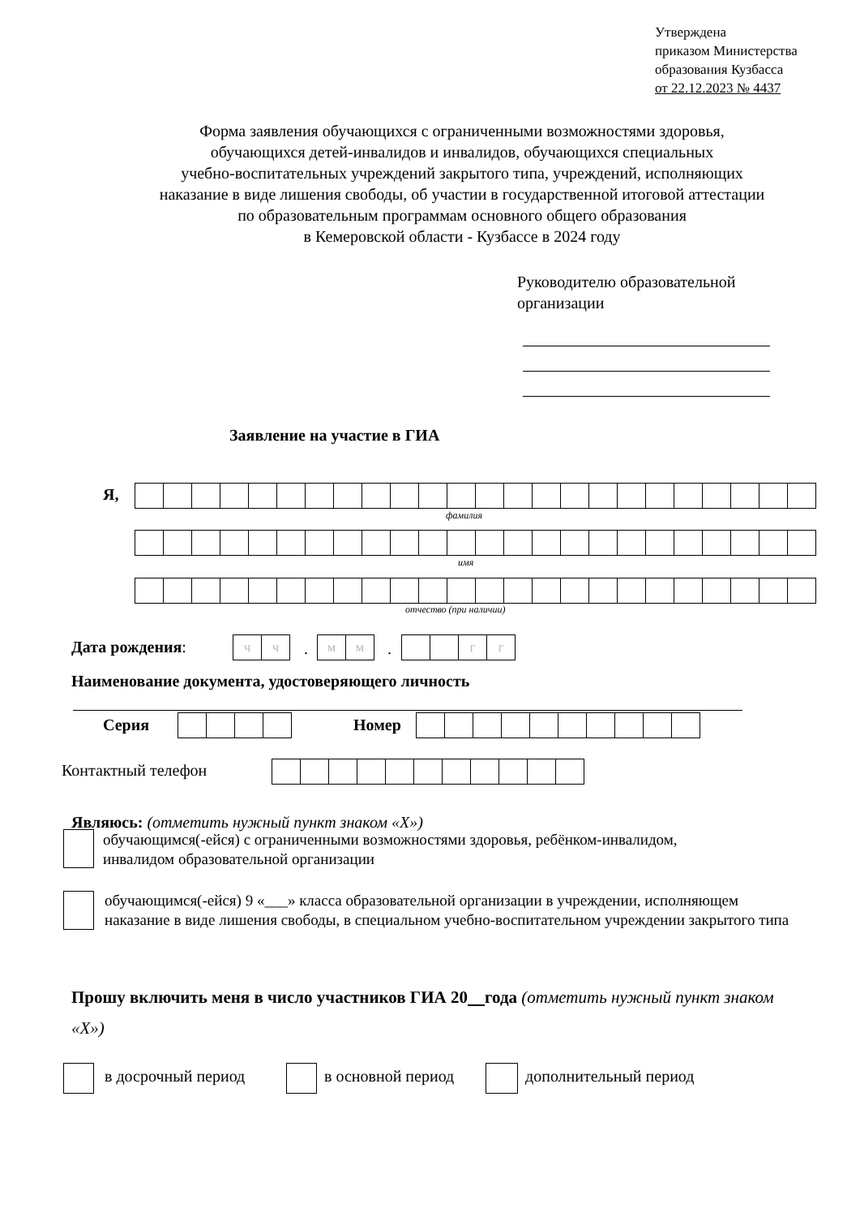Утверждена
приказом Министерства
образования Кузбасса
от 22.12.2023 № 4437
Форма заявления обучающихся с ограниченными возможностями здоровья,
обучающихся детей-инвалидов и инвалидов, обучающихся специальных
учебно-воспитательных учреждений закрытого типа, учреждений, исполняющих
наказание в виде лишения свободы, об участии в государственной итоговой аттестации
по образовательным программам основного общего образования
в Кемеровской области - Кузбассе в 2024 году
Руководителю образовательной
организации
Заявление на участие в ГИА
Я,
фамилия
имя
отчество (при наличии)
Дата рождения:
| ч | ч |
.
| м | м |
.
| | | г | г |
Наименование документа, удостоверяющего личность
Серия Номер
Контактный телефон
Являюсь: (отметить нужный пункт знаком «Х»)
обучающимся(-ейся) с ограниченными возможностями здоровья, ребёнком-инвалидом, инвалидом образовательной организации
обучающимся(-ейся) 9 «___» класса образовательной организации в учреждении, исполняющем наказание в виде лишения свободы, в специальном учебно-воспитательном учреждении закрытого типа
Прошу включить меня в число участников ГИА 20 года (отметить нужный пункт знаком «Х»)
в досрочный период в основной период дополнительный период